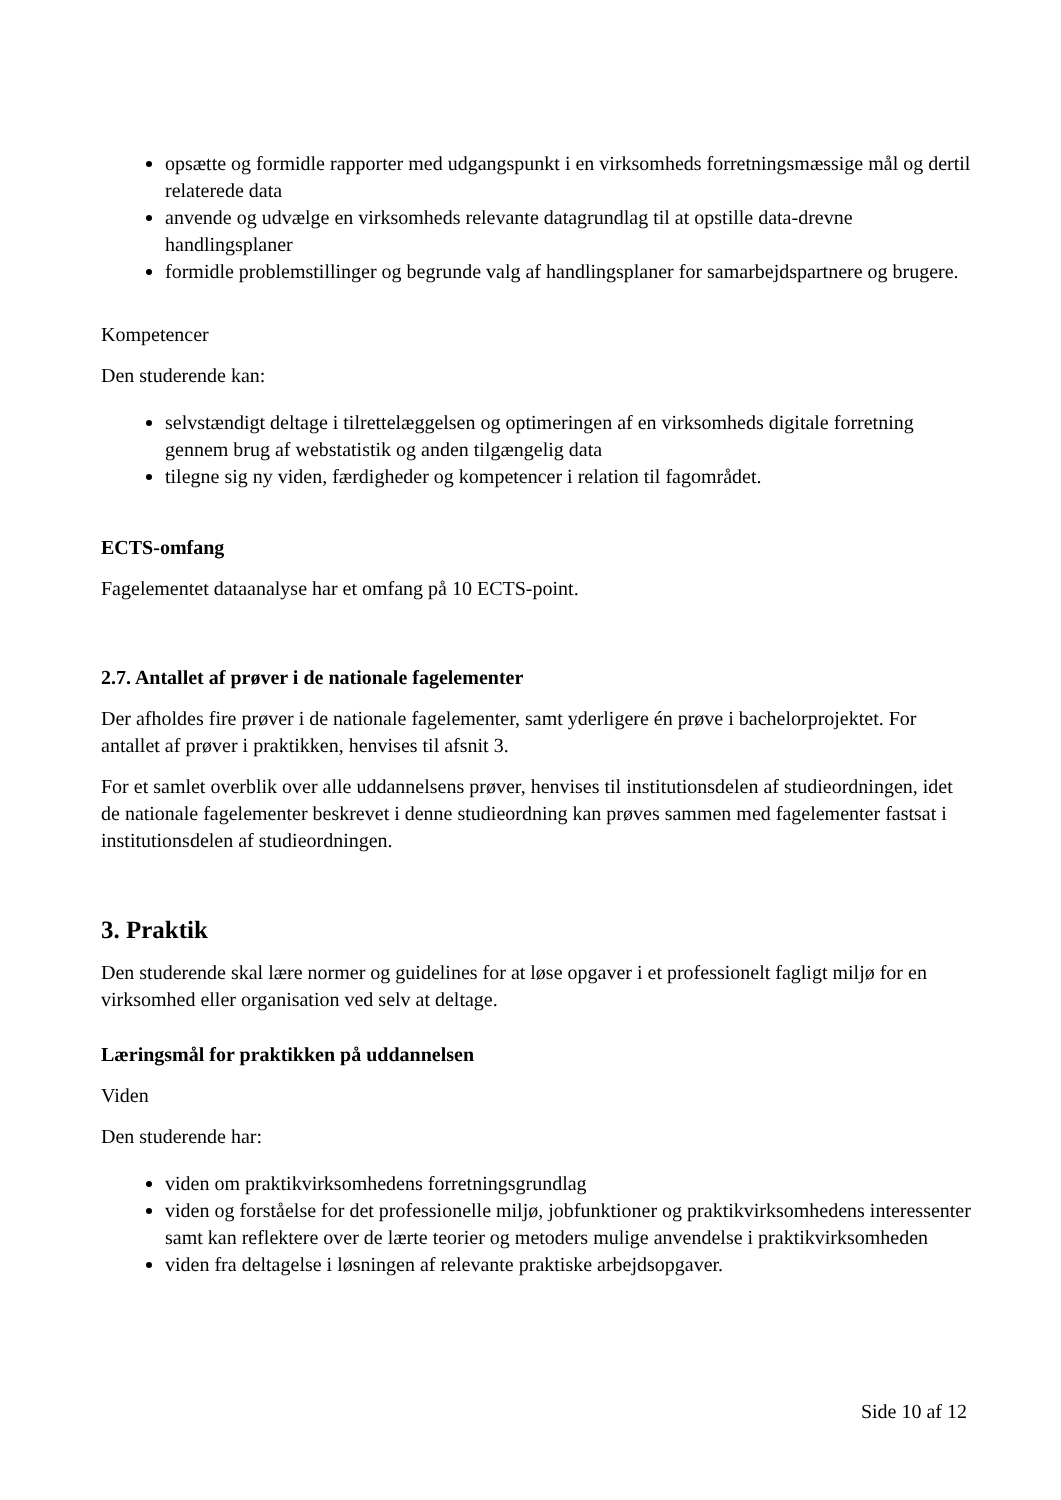opsætte og formidle rapporter med udgangspunkt i en virksomheds forretningsmæssige mål og dertil relaterede data
anvende og udvælge en virksomheds relevante datagrundlag til at opstille data-drevne handlingsplaner
formidle problemstillinger og begrunde valg af handlingsplaner for samarbejdspartnere og brugere.
Kompetencer
Den studerende kan:
selvstændigt deltage i tilrettelæggelsen og optimeringen af en virksomheds digitale forretning gennem brug af webstatistik og anden tilgængelig data
tilegne sig ny viden, færdigheder og kompetencer i relation til fagområdet.
ECTS-omfang
Fagelementet dataanalyse har et omfang på 10 ECTS-point.
2.7. Antallet af prøver i de nationale fagelementer
Der afholdes fire prøver i de nationale fagelementer, samt yderligere én prøve i bachelorprojektet. For antallet af prøver i praktikken, henvises til afsnit 3.
For et samlet overblik over alle uddannelsens prøver, henvises til institutionsdelen af studieordningen, idet de nationale fagelementer beskrevet i denne studieordning kan prøves sammen med fagelementer fastsat i institutionsdelen af studieordningen.
3. Praktik
Den studerende skal lære normer og guidelines for at løse opgaver i et professionelt fagligt miljø for en virksomhed eller organisation ved selv at deltage.
Læringsmål for praktikken på uddannelsen
Viden
Den studerende har:
viden om praktikvirksomhedens forretningsgrundlag
viden og forståelse for det professionelle miljø, jobfunktioner og praktikvirksomhedens interessenter samt kan reflektere over de lærte teorier og metoders mulige anvendelse i praktikvirksomheden
viden fra deltagelse i løsningen af relevante praktiske arbejdsopgaver.
Side 10 af 12